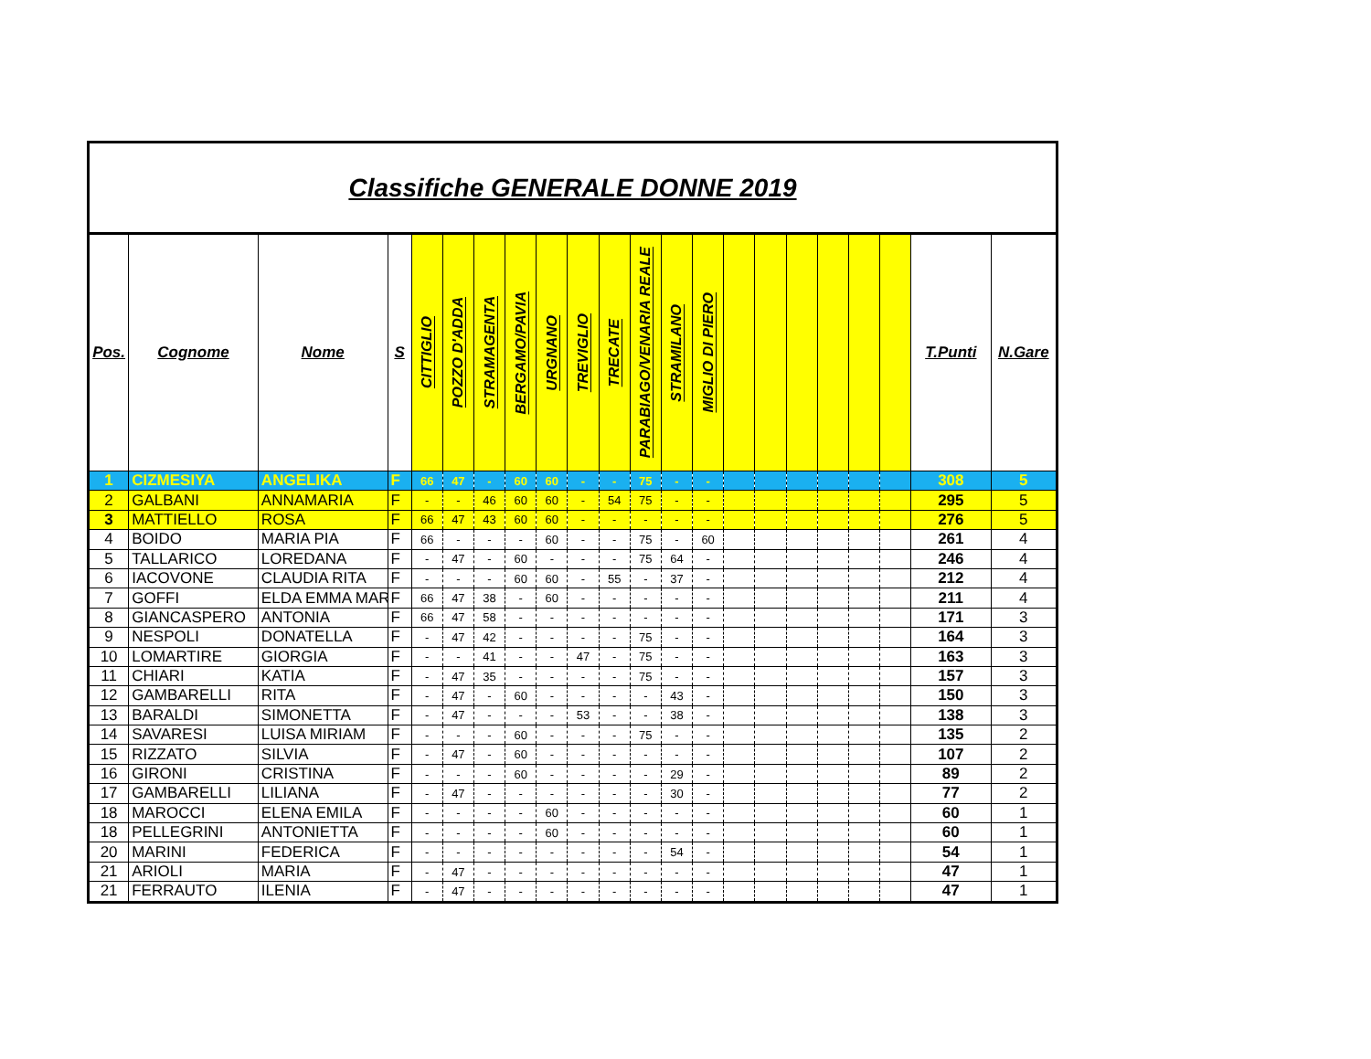Classifiche GENERALE DONNE 2019
| Pos. | Cognome | Nome | S | CITTIGLIO | POZZO D'ADDA | STRAMAGENTA | BERGAMO/PAVIA | URGNANO | TREVIGLIO | TRECATE | PARABIAGO/VENARIA REALE | STRAMILANO | MIGLIO DI PIERO | | | | | | | T.Punti | N.Gare |
| --- | --- | --- | --- | --- | --- | --- | --- | --- | --- | --- | --- | --- | --- | --- | --- | --- | --- | --- | --- | --- | --- |
| 1 | CIZMESIYA | ANGELIKA | F | 66 | 47 | - | 60 | 60 | - | - | 75 | - | - | | | | | | | 308 | 5 |
| 2 | GALBANI | ANNAMARIA | F | - | - | 46 | 60 | 60 | - | 54 | 75 | - | - | | | | | | | 295 | 5 |
| 3 | MATTIELLO | ROSA | F | 66 | 47 | 43 | 60 | 60 | - | - | - | - | - | | | | | | | 276 | 5 |
| 4 | BOIDO | MARIA PIA | F | 66 | - | - | - | 60 | - | - | 75 | - | 60 | | | | | | | 261 | 4 |
| 5 | TALLARICO | LOREDANA | F | - | 47 | - | 60 | - | - | - | 75 | 64 | - | | | | | | | 246 | 4 |
| 6 | IACOVONE | CLAUDIA RITA | F | - | - | - | 60 | 60 | - | 55 | - | 37 | - | | | | | | | 212 | 4 |
| 7 | GOFFI | ELDA EMMA MAR | F | 66 | 47 | 38 | - | 60 | - | - | - | - | - | | | | | | | 211 | 4 |
| 8 | GIANCASPERO | ANTONIA | F | 66 | 47 | 58 | - | - | - | - | - | - | - | | | | | | | 171 | 3 |
| 9 | NESPOLI | DONATELLA | F | - | 47 | 42 | - | - | - | - | 75 | - | - | | | | | | | 164 | 3 |
| 10 | LOMARTIRE | GIORGIA | F | - | - | 41 | - | - | 47 | - | 75 | - | - | | | | | | | 163 | 3 |
| 11 | CHIARI | KATIA | F | - | 47 | 35 | - | - | - | - | 75 | - | - | | | | | | | 157 | 3 |
| 12 | GAMBARELLI | RITA | F | - | 47 | - | 60 | - | - | - | - | 43 | - | | | | | | | 150 | 3 |
| 13 | BARALDI | SIMONETTA | F | - | 47 | - | - | - | 53 | - | - | 38 | - | | | | | | | 138 | 3 |
| 14 | SAVARESI | LUISA MIRIAM | F | - | - | - | 60 | - | - | - | 75 | - | - | | | | | | | 135 | 2 |
| 15 | RIZZATO | SILVIA | F | - | 47 | - | 60 | - | - | - | - | - | - | | | | | | | 107 | 2 |
| 16 | GIRONI | CRISTINA | F | - | - | - | 60 | - | - | - | - | 29 | - | | | | | | | 89 | 2 |
| 17 | GAMBARELLI | LILIANA | F | - | 47 | - | - | - | - | - | - | 30 | - | | | | | | | 77 | 2 |
| 18 | MAROCCI | ELENA EMILA | F | - | - | - | - | 60 | - | - | - | - | - | | | | | | | 60 | 1 |
| 18 | PELLEGRINI | ANTONIETTA | F | - | - | - | - | 60 | - | - | - | - | - | | | | | | | 60 | 1 |
| 20 | MARINI | FEDERICA | F | - | - | - | - | - | - | - | - | 54 | - | | | | | | | 54 | 1 |
| 21 | ARIOLI | MARIA | F | - | 47 | - | - | - | - | - | - | - | - | | | | | | | 47 | 1 |
| 21 | FERRAUTO | ILENIA | F | - | 47 | - | - | - | - | - | - | - | - | | | | | | | 47 | 1 |